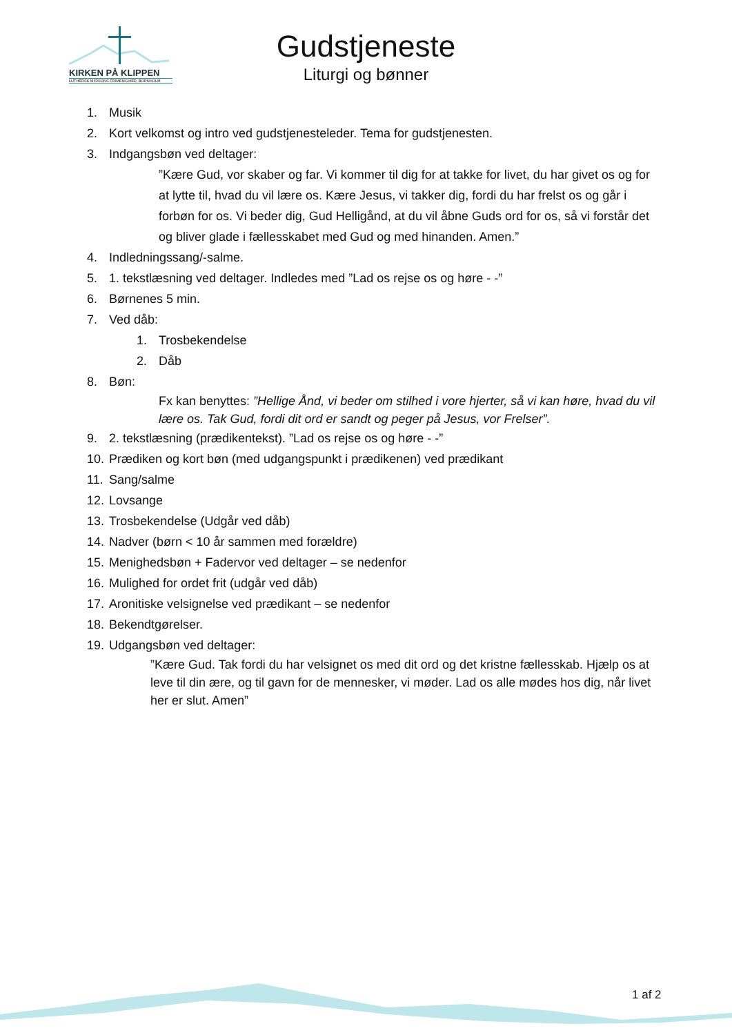KIRKEN PÅ KLIPPEN
LUTHERSK MISSIONS FRIMENIGHED, BORNHOLM
Gudstjeneste
Liturgi og bønner
1. Musik
2. Kort velkomst og intro ved gudstjenesteleder. Tema for gudstjenesten.
3. Indgangsbøn ved deltager:
”Kære Gud, vor skaber og far. Vi kommer til dig for at takke for livet, du har givet os og for at lytte til, hvad du vil lære os. Kære Jesus, vi takker dig, fordi du har frelst os og går i forbøn for os. Vi beder dig, Gud Helligånd, at du vil åbne Guds ord for os, så vi forstår det og bliver glade i fællesskabet med Gud og med hinanden. Amen.”
4. Indledningssang/-salme.
5. 1. tekstlæsning ved deltager. Indledes med ”Lad os rejse os og høre - -”
6. Børnenes 5 min.
7. Ved dåb:
1. Trosbekendelse
2. Dåb
8. Bøn:
Fx kan benyttes: ”Hellige Ånd, vi beder om stilhed i vore hjerter, så vi kan høre, hvad du vil lære os. Tak Gud, fordi dit ord er sandt og peger på Jesus, vor Frelser”.
9. 2. tekstlæsning (prædikentekst). ”Lad os rejse os og høre - -”
10. Prædiken og kort bøn (med udgangspunkt i prædikenen) ved prædikant
11. Sang/salme
12. Lovsange
13. Trosbekendelse (Udgår ved dåb)
14. Nadver (børn < 10 år sammen med forældre)
15. Menighedsbøn + Fadervor ved deltager – se nedenfor
16. Mulighed for ordet frit (udgår ved dåb)
17. Aronitiske velsignelse ved prædikant – se nedenfor
18. Bekendtgørelser.
19. Udgangsbøn ved deltager:
”Kære Gud. Tak fordi du har velsignet os med dit ord og det kristne fællesskab. Hjælp os at leve til din ære, og til gavn for de mennesker, vi møder. Lad os alle mødes hos dig, når livet her er slut. Amen”
1 af 2